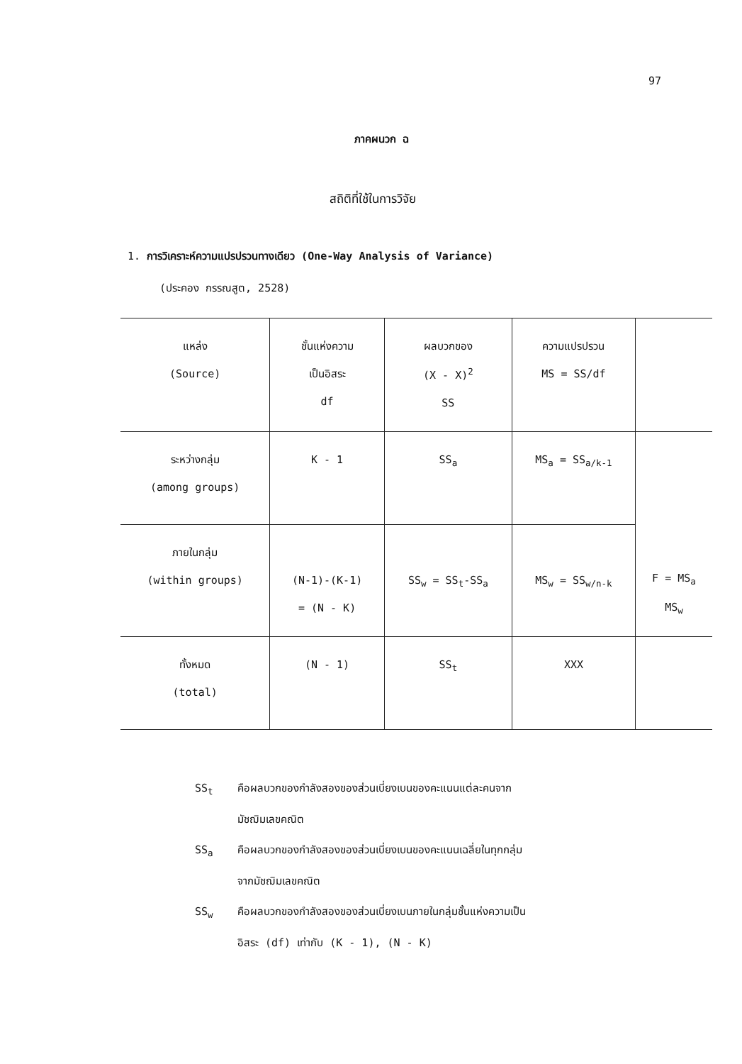97
ภาคผนวก ฉ
สถิติที่ใช้ในการวิจัย
1. การวิเคราะห์ความแปรปรวนทางเดียว (One-Way Analysis of Variance)
(ประคอง กรรณสูต, 2528)
| แหล่ง (Source) | ชั้นแห่งความ เป็นอิสระ df | ผลบวกของ (X - X)<sup>2</sup> SS | ความแปรปรวน MS = SS/df | |
| ระหว่างกลุ่ม (among groups) | K - 1 | SS<sub>a</sub> | MS<sub>a</sub> = SS<sub>a/k-1</sub> | F = MS<sub>a</sub> MS<sub>w</sub> |
| ภายในกลุ่ม (within groups) | (N-1)-(K-1) = (N - K) | SS<sub>w</sub> = SS<sub>t</sub>-SS<sub>a</sub> | MS<sub>w</sub> = SS<sub>w/n-k</sub> | |
| ทั้งหมด (total) | (N - 1) | SS<sub>t</sub> | XXX | |
SS<sub>t</sub> คือผลบวกของกำลังสองของส่วนเบี่ยงเบนของคะแนนแต่ละคนจาก
มัชฌิมเลขคณิต
SS<sub>a</sub> คือผลบวกของกำลังสองของส่วนเบี่ยงเบนของคะแนนเฉลี่ยในทุกกลุ่ม
จากมัชฌิมเลขคณิต
SS<sub>w</sub> คือผลบวกของกำลังสองของส่วนเบี่ยงเบนภายในกลุ่มชั้นแห่งความเป็น
อิสระ (df) เท่ากับ (K - 1), (N - K)